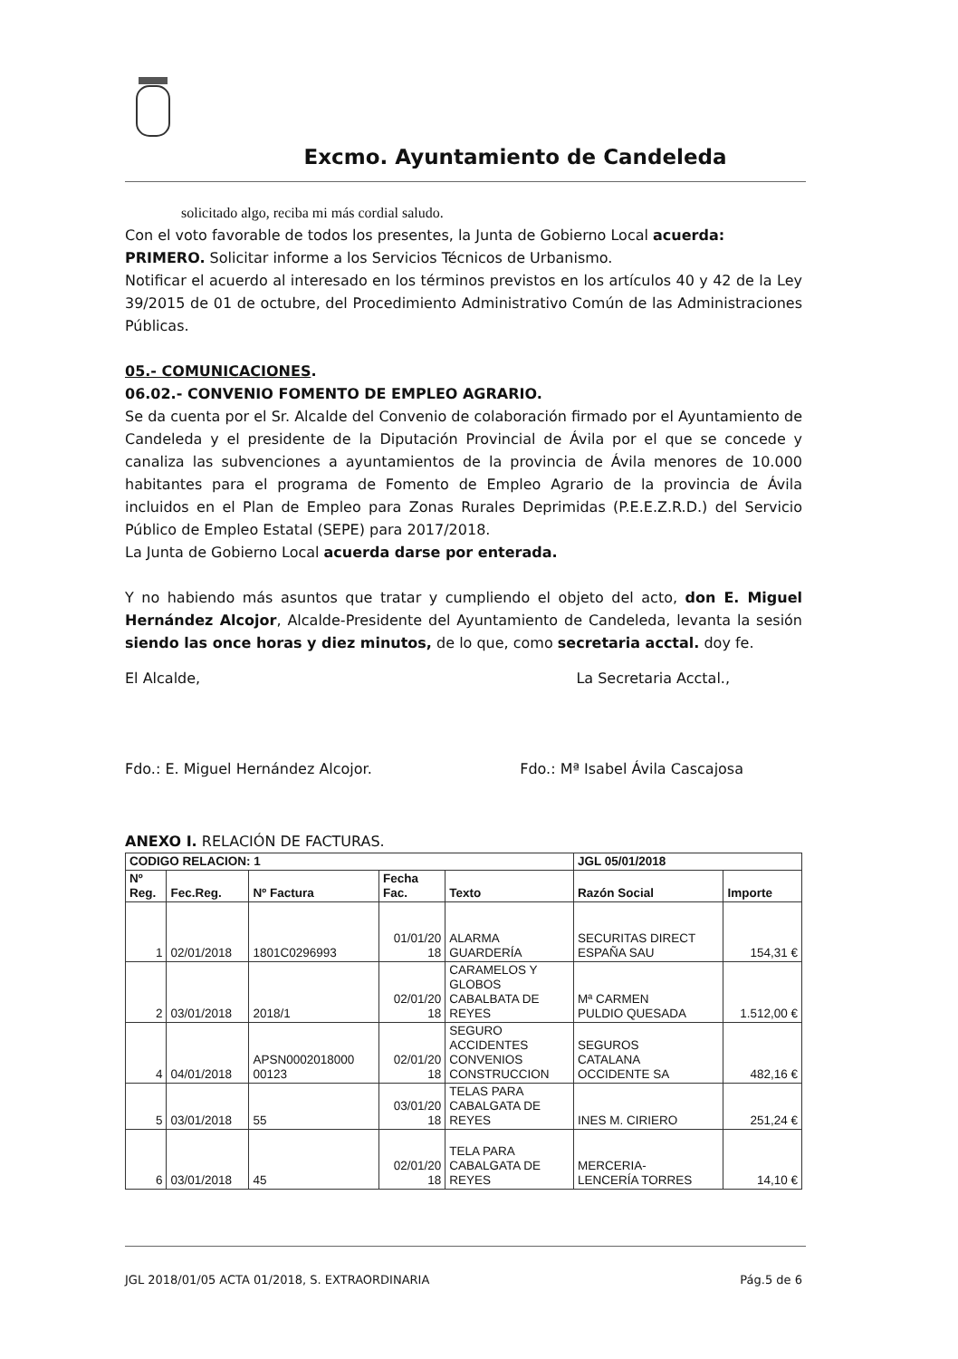Excmo. Ayuntamiento de Candeleda
solicitado algo, reciba mi más cordial saludo.
Con el voto favorable de todos los presentes, la Junta de Gobierno Local acuerda:
PRIMERO. Solicitar informe a los Servicios Técnicos de Urbanismo.
Notificar el acuerdo al interesado en los términos previstos en los artículos 40 y 42 de la Ley 39/2015 de 01 de octubre, del Procedimiento Administrativo Común de las Administraciones Públicas.
05.- COMUNICACIONES.
06.02.- CONVENIO FOMENTO DE EMPLEO AGRARIO.
Se da cuenta por el Sr. Alcalde del Convenio de colaboración firmado por el Ayuntamiento de Candeleda y el presidente de la Diputación Provincial de Ávila por el que se concede y canaliza las subvenciones a ayuntamientos de la provincia de Ávila menores de 10.000 habitantes para el programa de Fomento de Empleo Agrario de la provincia de Ávila incluidos en el Plan de Empleo para Zonas Rurales Deprimidas (P.E.E.Z.R.D.) del Servicio Público de Empleo Estatal (SEPE) para 2017/2018.
La Junta de Gobierno Local acuerda darse por enterada.
Y no habiendo más asuntos que tratar y cumpliendo el objeto del acto, don E. Miguel Hernández Alcojor, Alcalde-Presidente del Ayuntamiento de Candeleda, levanta la sesión siendo las once horas y diez minutos, de lo que, como secretaria acctal. doy fe.
El Alcalde, La Secretaria Acctal.,
Fdo.: E. Miguel Hernández Alcojor. Fdo.: Mª Isabel Ávila Cascajosa
ANEXO I. RELACIÓN DE FACTURAS.
| CODIGO RELACION: 1 | | | | | JGL 05/01/2018 | |
| --- | --- | --- | --- | --- | --- | --- |
| Nº Reg. | Fec.Reg. | Nº Factura | Fecha Fac. | Texto | Razón Social | Importe |
| 1 | 02/01/2018 | 1801C0296993 | 01/01/20 18 | ALARMA GUARDERÍA | SECURITAS DIRECT ESPAÑA SAU | 154,31 € |
| 2 | 03/01/2018 | 2018/1 | 02/01/20 18 | CARAMELOS Y GLOBOS CABALBATA DE REYES | Mª CARMEN PULDIO QUESADA | 1.512,00 € |
| 4 | 04/01/2018 | APSN0002018000 00123 | 02/01/20 18 | SEGURO ACCIDENTES CONVENIOS CONSTRUCCION | SEGUROS CATALANA OCCIDENTE SA | 482,16 € |
| 5 | 03/01/2018 | 55 | 03/01/20 18 | TELAS PARA CABALGATA DE REYES | INES M. CIRIERO | 251,24 € |
| 6 | 03/01/2018 | 45 | 02/01/20 18 | TELA PARA CABALGATA DE REYES | MERCERIA- LENCERÍA TORRES | 14,10 € |
JGL 2018/01/05 ACTA 01/2018, S. EXTRAORDINARIA Pág.5 de 6